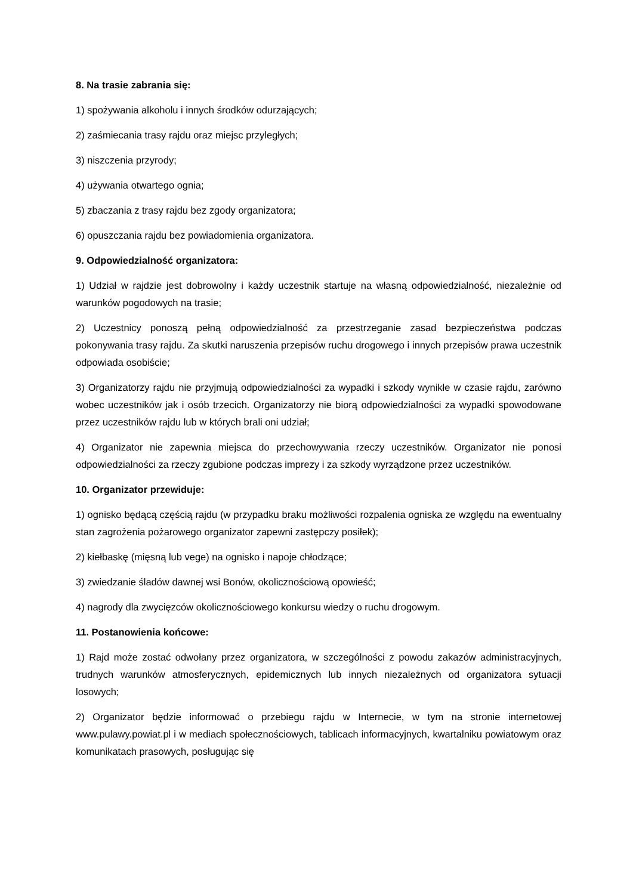8. Na trasie zabrania się:
1) spożywania alkoholu i innych środków odurzających;
2) zaśmiecania trasy rajdu oraz miejsc przyległych;
3) niszczenia przyrody;
4) używania otwartego ognia;
5) zbaczania z trasy rajdu bez zgody organizatora;
6) opuszczania rajdu bez powiadomienia organizatora.
9. Odpowiedzialność organizatora:
1) Udział w rajdzie jest dobrowolny i każdy uczestnik startuje na własną odpowiedzialność, niezależnie od warunków pogodowych na trasie;
2) Uczestnicy ponoszą pełną odpowiedzialność za przestrzeganie zasad bezpieczeństwa podczas pokonywania trasy rajdu. Za skutki naruszenia przepisów ruchu drogowego i innych przepisów prawa uczestnik odpowiada osobiście;
3) Organizatorzy rajdu nie przyjmują odpowiedzialności za wypadki i szkody wynikłe w czasie rajdu, zarówno wobec uczestników jak i osób trzecich. Organizatorzy nie biorą odpowiedzialności za wypadki spowodowane przez uczestników rajdu lub w których brali oni udział;
4) Organizator nie zapewnia miejsca do przechowywania rzeczy uczestników. Organizator nie ponosi odpowiedzialności za rzeczy zgubione podczas imprezy i za szkody wyrządzone przez uczestników.
10. Organizator przewiduje:
1) ognisko będącą częścią rajdu (w przypadku braku możliwości rozpalenia ogniska ze względu na ewentualny stan zagrożenia pożarowego organizator zapewni zastępczy posiłek);
2) kiełbaskę (mięsną lub vege) na ognisko i napoje chłodzące;
3) zwiedzanie śladów dawnej wsi Bonów, okolicznościową opowieść;
4) nagrody dla zwycięzców okolicznościowego konkursu wiedzy o ruchu drogowym.
11. Postanowienia końcowe:
1) Rajd może zostać odwołany przez organizatora, w szczególności z powodu zakazów administracyjnych, trudnych warunków atmosferycznych, epidemicznych lub innych niezależnych od organizatora sytuacji losowych;
2) Organizator będzie informować o przebiegu rajdu w Internecie, w tym na stronie internetowej www.pulawy.powiat.pl i w mediach społecznościowych, tablicach informacyjnych, kwartalniku powiatowym oraz komunikatach prasowych, posługując się